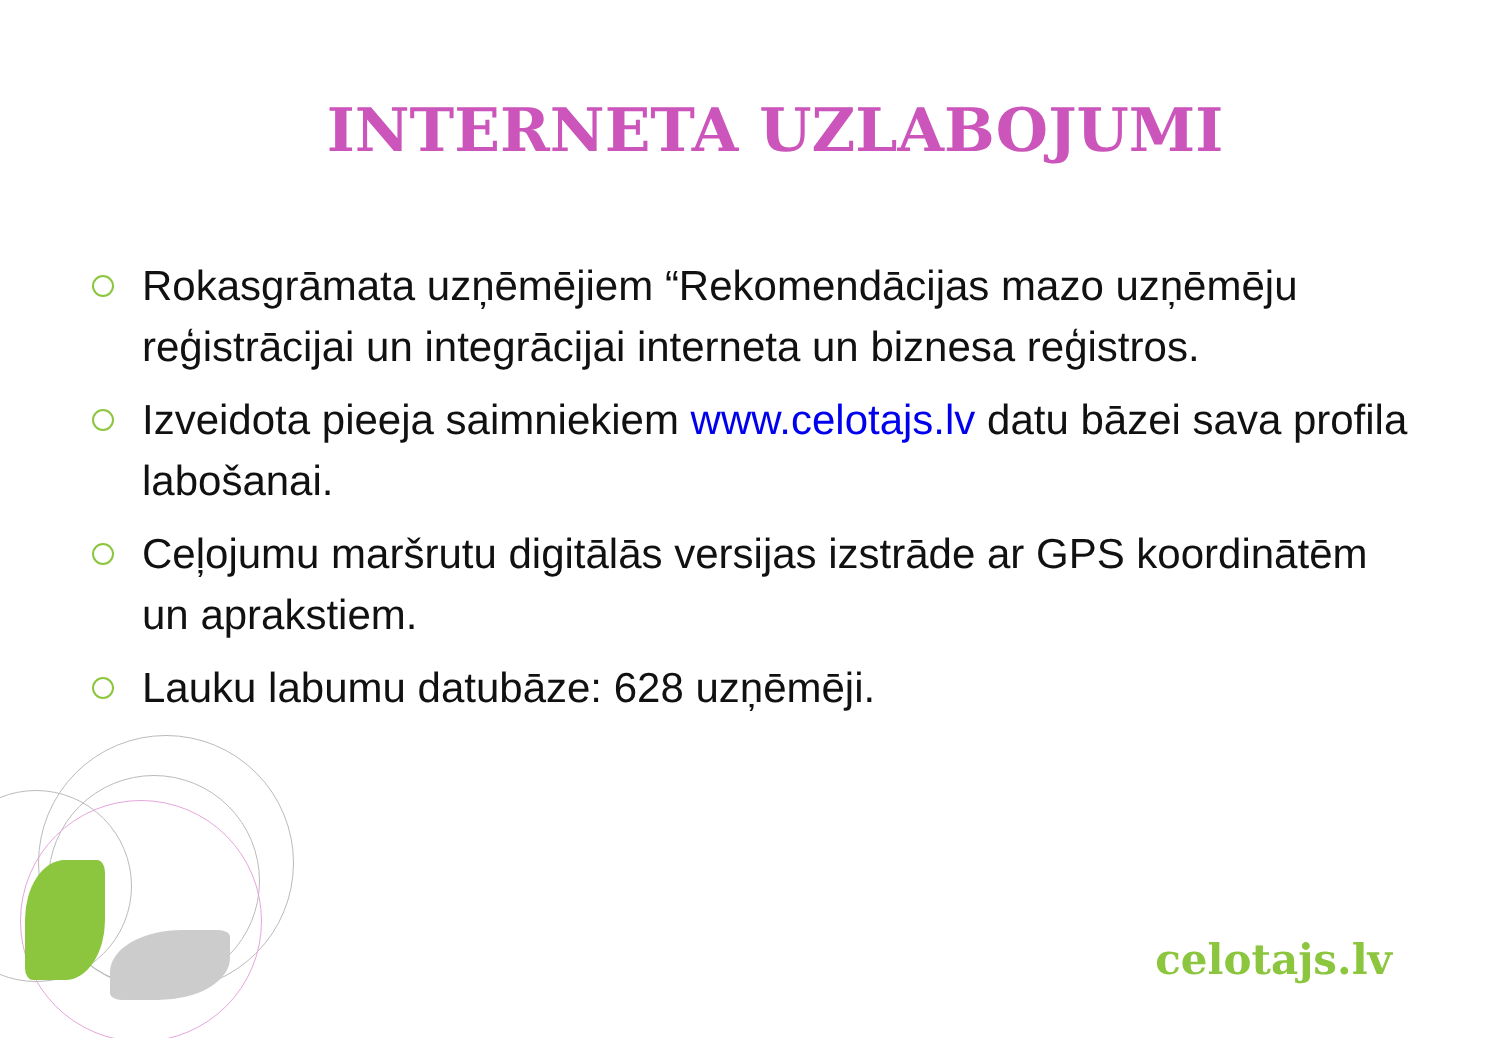INTERNETA UZLABOJUMI
Rokasgrāmata uzņēmējiem “Rekomendācijas mazo uzņēmēju reģistrācijai un integrācijai interneta un biznesa reģistros.
Izveidota pieeja saimniekiem www.celotajs.lv datu bāzei sava profila labošanai.
Ceļojumu maršrutu digitālās versijas izstrāde ar GPS koordinātēm un aprakstiem.
Lauku labumu datubāze: 628 uzņēmēji.
celotajs.lv